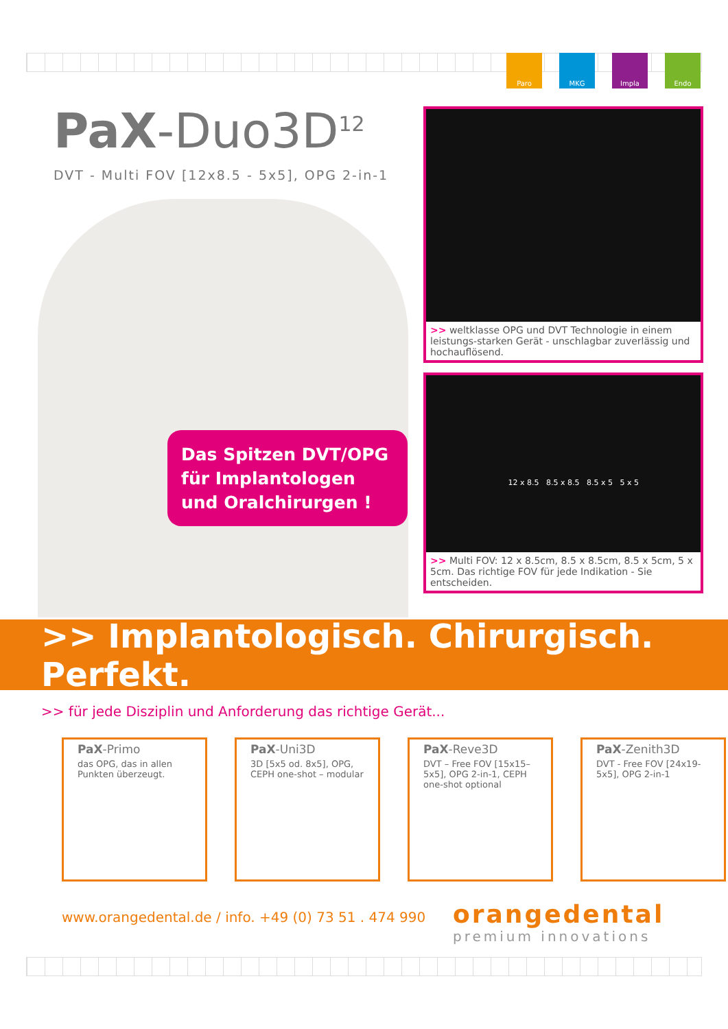Paro MKG Impla Endo
PaX-Duo3D<sup>12</sup>
DVT - Multi FOV [12x8.5 - 5x5], OPG 2-in-1
Das Spitzen DVT/OPG für Implantologen und Oralchirurgen !
>> weltklasse OPG und DVT Technologie in einem leistungs-starken Gerät - unschlagbar zuverlässig und hochauflösend.
12 x 8.5 8.5 x 8.5 8.5 x 5 5 x 5
>> Multi FOV: 12 x 8.5cm, 8.5 x 8.5cm, 8.5 x 5cm, 5 x 5cm. Das richtige FOV für jede Indikation - Sie entscheiden.
>> Implantologisch. Chirurgisch. Perfekt.
>> für jede Disziplin und Anforderung das richtige Gerät...
PaX-Primo
das OPG, das in allen Punkten überzeugt.
PaX-Uni3D
3D [5x5 od. 8x5], OPG, CEPH one-shot – modular
PaX-Reve3D
DVT – Free FOV [15x15–5x5], OPG 2-in-1, CEPH one-shot optional
PaX-Zenith3D
DVT - Free FOV [24x19-5x5], OPG 2-in-1
www.orangedental.de / info. +49 (0) 73 51 . 474 990
orangedental
premium innovations